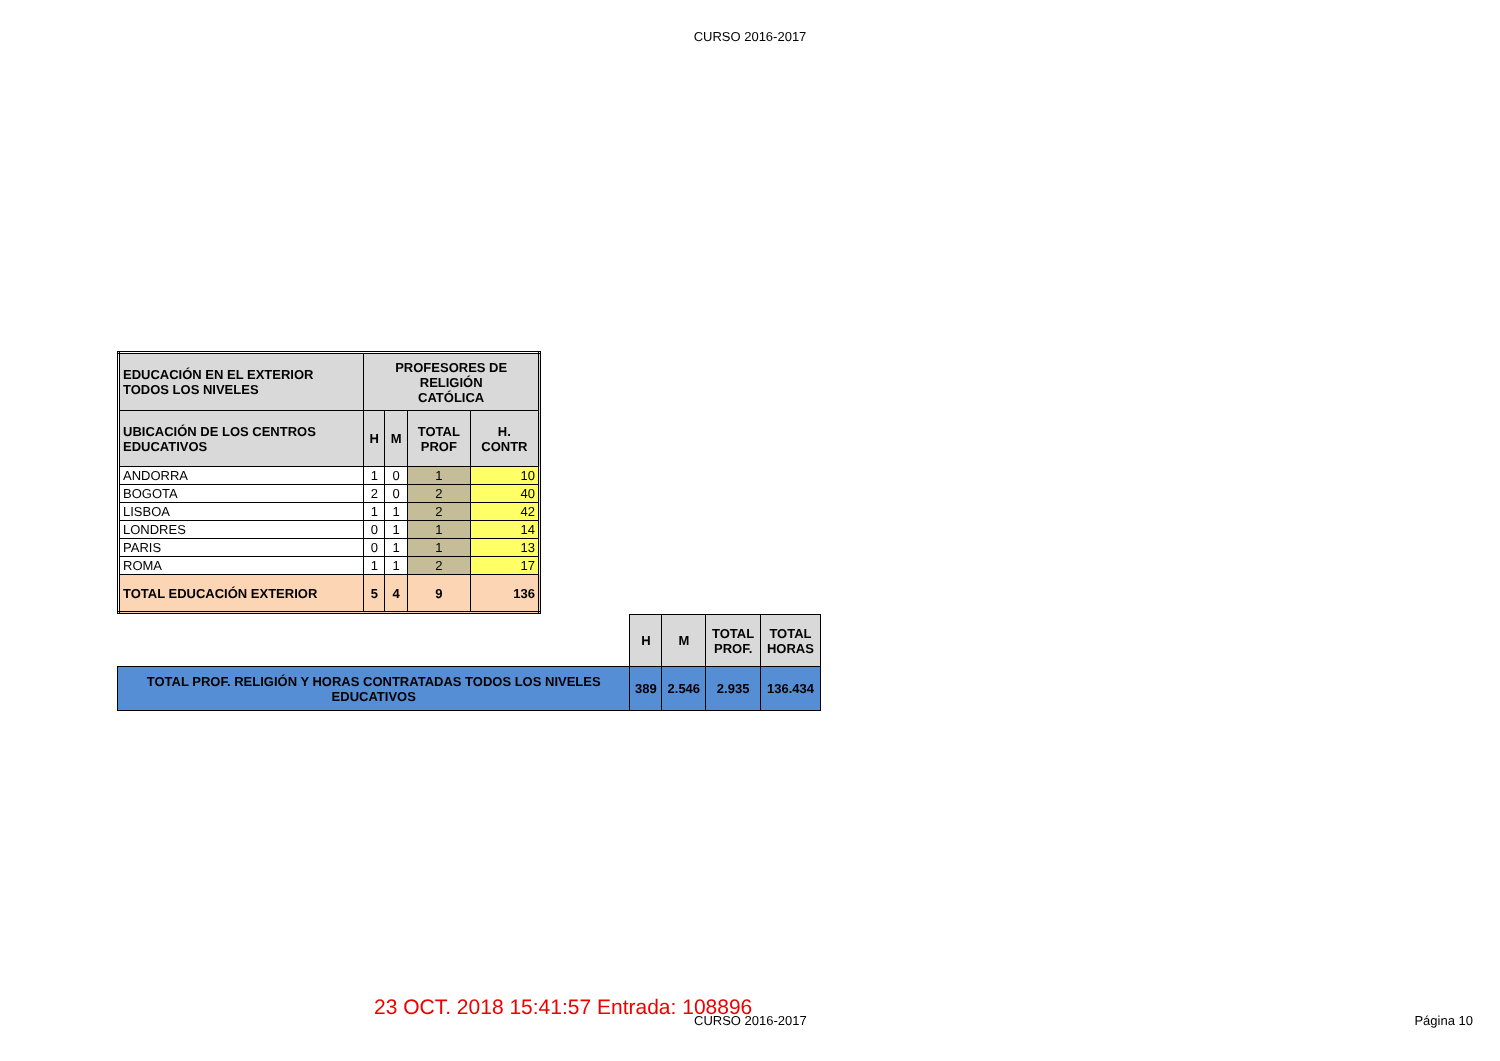CURSO 2016-2017
| EDUCACIÓN EN EL EXTERIOR TODOS LOS NIVELES | PROFESORES DE RELIGIÓN CATÓLICA | | | |
| UBICACIÓN DE LOS CENTROS EDUCATIVOS | H | M | TOTAL PROF | H. CONTR |
| ANDORRA | 1 | 0 | 1 | 10 |
| BOGOTA | 2 | 0 | 2 | 40 |
| LISBOA | 1 | 1 | 2 | 42 |
| LONDRES | 0 | 1 | 1 | 14 |
| PARIS | 0 | 1 | 1 | 13 |
| ROMA | 1 | 1 | 2 | 17 |
| TOTAL EDUCACIÓN EXTERIOR | 5 | 4 | 9 | 136 |
| | H | M | TOTAL PROF. | TOTAL HORAS |
| TOTAL PROF. RELIGIÓN Y HORAS CONTRATADAS TODOS LOS NIVELES EDUCATIVOS | 389 | 2.546 | 2.935 | 136.434 |
23 OCT. 2018 15:41:57 Entrada: 108896
CURSO 2016-2017 Página 10